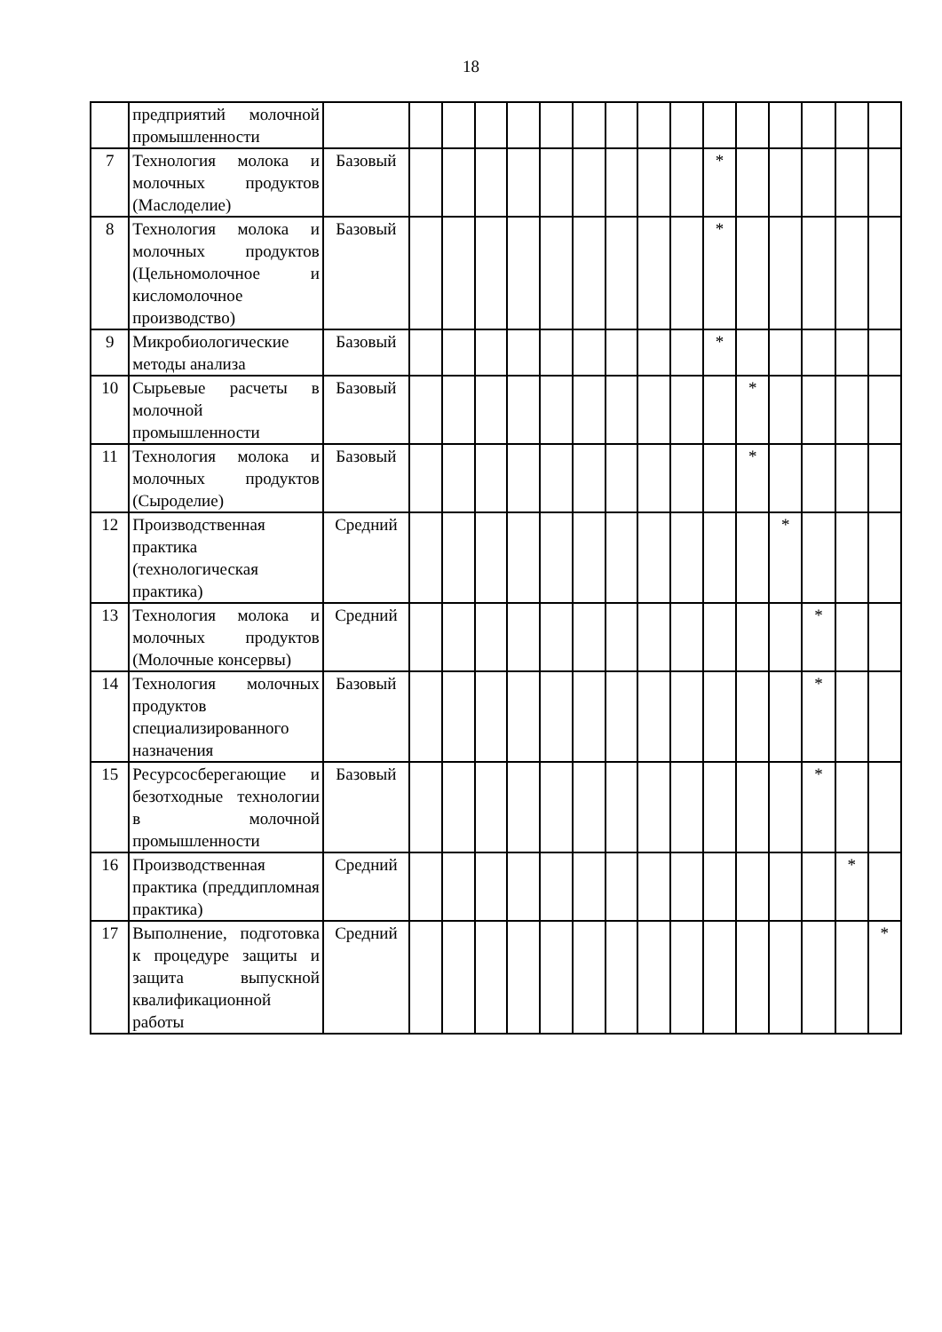18
| | предприятий молочной промышленности | | | | | | | | | | | | | | | | |
| 7 | Технология молока и молочных продуктов (Маслоделие) | Базовый | | | | | | | | | | * | | | | | |
| 8 | Технология молока и молочных продуктов (Цельномолочное и кисломолочное производство) | Базовый | | | | | | | | | | * | | | | | |
| 9 | Микробиологические методы анализа | Базовый | | | | | | | | | | * | | | | | |
| 10 | Сырьевые расчеты в молочной промышленности | Базовый | | | | | | | | | | | * | | | | |
| 11 | Технология молока и молочных продуктов (Сыроделие) | Базовый | | | | | | | | | | | * | | | | |
| 12 | Производственная практика (технологическая практика) | Средний | | | | | | | | | | | | * | | | |
| 13 | Технология молока и молочных продуктов (Молочные консервы) | Средний | | | | | | | | | | | | | * | | |
| 14 | Технология молочных продуктов специализированного назначения | Базовый | | | | | | | | | | | | | * | | |
| 15 | Ресурсосберегающие и безотходные технологии в молочной промышленности | Базовый | | | | | | | | | | | | | * | | |
| 16 | Производственная практика (преддипломная практика) | Средний | | | | | | | | | | | | | | * | |
| 17 | Выполнение, подготовка к процедуре защиты и защита выпускной квалификационной работы | Средний | | | | | | | | | | | | | | | * |